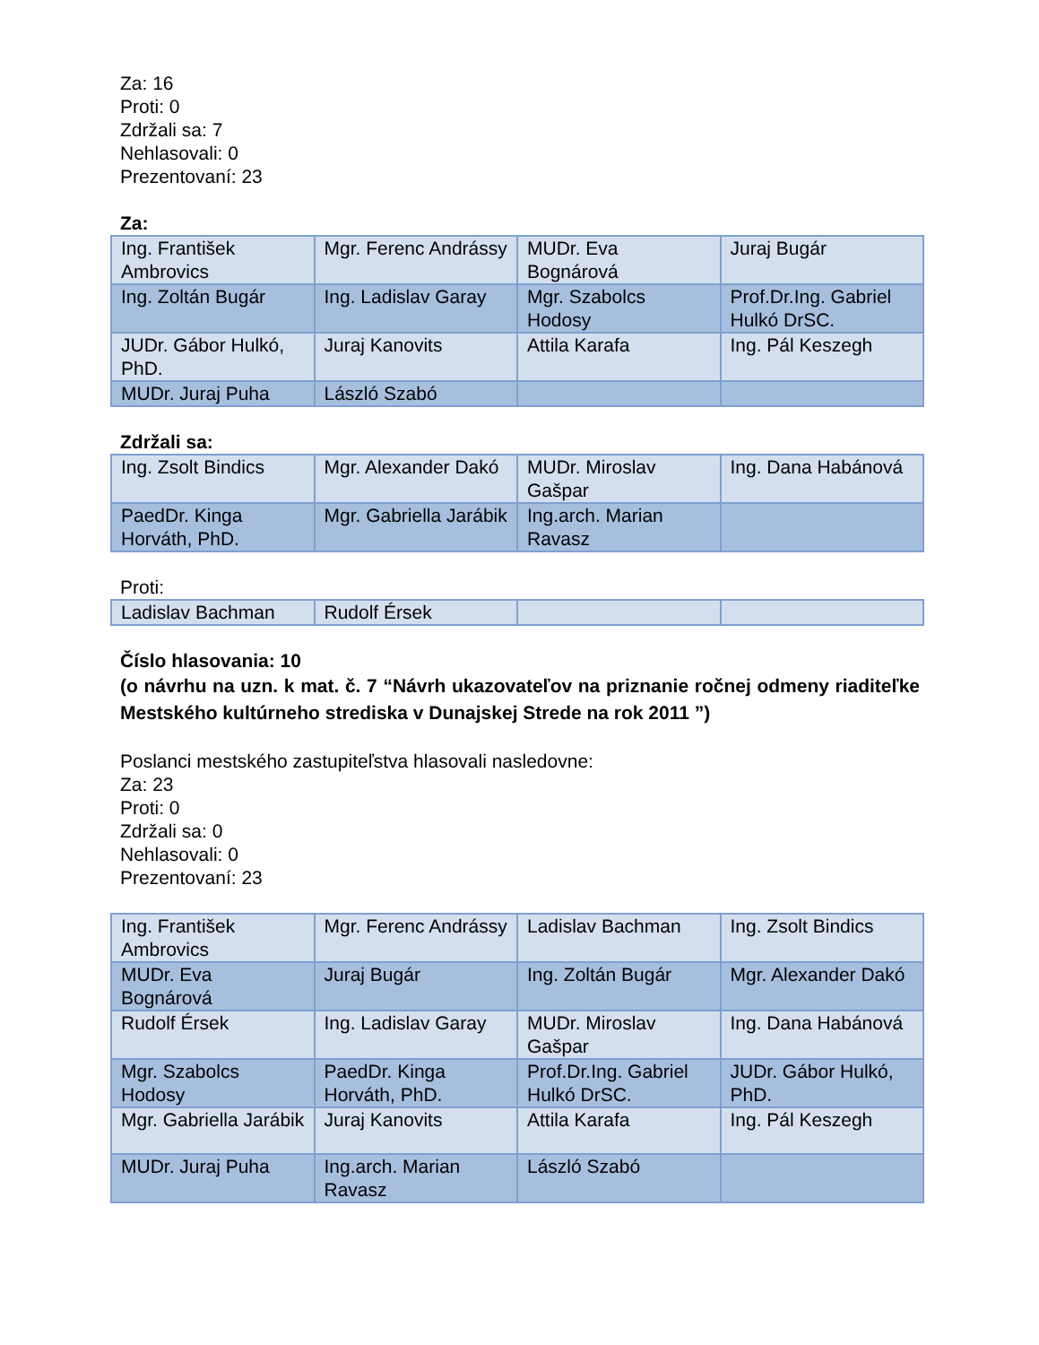Za: 16
Proti: 0
Zdržali sa: 7
Nehlasovali: 0
Prezentovaní: 23
Za:
| Ing. František Ambrovics | Mgr. Ferenc Andrássy | MUDr. Eva Bognárová | Juraj Bugár |
| Ing. Zoltán Bugár | Ing. Ladislav Garay | Mgr. Szabolcs Hodosy | Prof.Dr.Ing. Gabriel Hulkó DrSC. |
| JUDr. Gábor Hulkó, PhD. | Juraj Kanovits | Attila Karafa | Ing. Pál Keszegh |
| MUDr. Juraj Puha | László Szabó | | |
Zdržali sa:
| Ing. Zsolt Bindics | Mgr. Alexander Dakó | MUDr. Miroslav Gašpar | Ing. Dana Habánová |
| PaedDr. Kinga Horváth, PhD. | Mgr. Gabriella Jarábik | Ing.arch. Marian Ravasz | |
Proti:
| Ladislav Bachman | Rudolf Érsek | | |
Číslo hlasovania: 10
(o návrhu na uzn. k mat. č. 7 “Návrh ukazovateľov na priznanie ročnej odmeny riaditeľke Mestského kultúrneho strediska v Dunajskej Strede na rok 2011 ”)
Poslanci mestského zastupiteľstva hlasovali nasledovne:
Za: 23
Proti: 0
Zdržali sa: 0
Nehlasovali: 0
Prezentovaní: 23
| Ing. František Ambrovics | Mgr. Ferenc Andrássy | Ladislav Bachman | Ing. Zsolt Bindics |
| MUDr. Eva Bognárová | Juraj Bugár | Ing. Zoltán Bugár | Mgr. Alexander Dakó |
| Rudolf Érsek | Ing. Ladislav Garay | MUDr. Miroslav Gašpar | Ing. Dana Habánová |
| Mgr. Szabolcs Hodosy | PaedDr. Kinga Horváth, PhD. | Prof.Dr.Ing. Gabriel Hulkó DrSC. | JUDr. Gábor Hulkó, PhD. |
| Mgr. Gabriella Jarábik | Juraj Kanovits | Attila Karafa | Ing. Pál Keszegh |
| MUDr. Juraj Puha | Ing.arch. Marian Ravasz | László Szabó | |